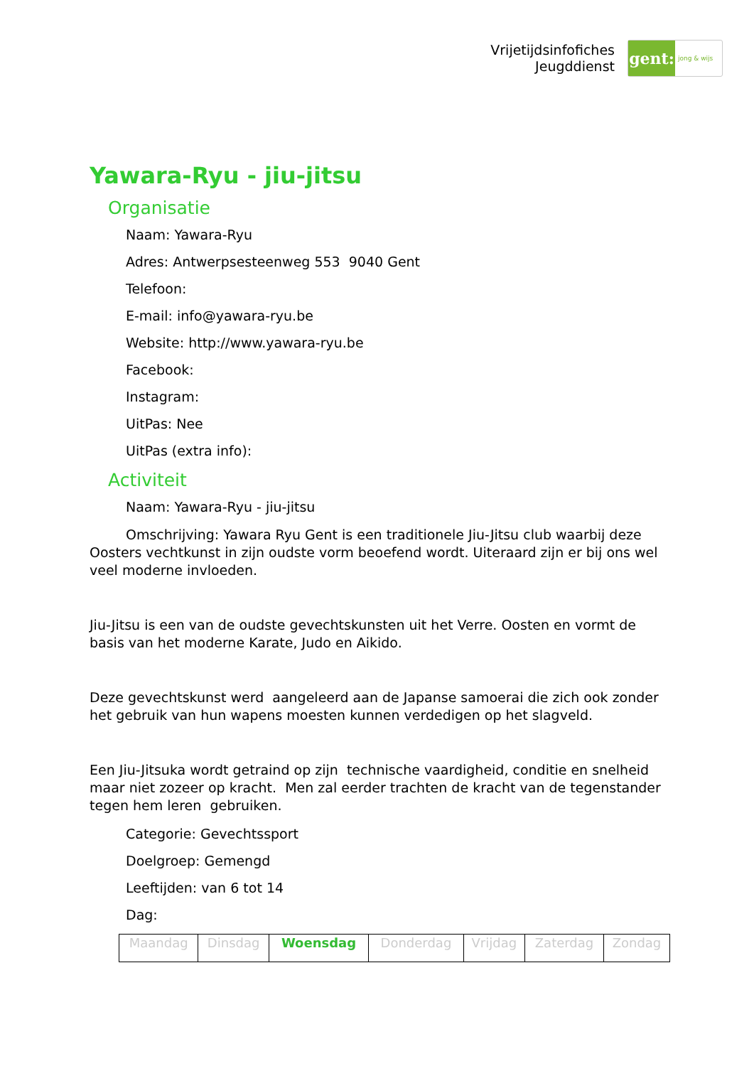Vrijetijdsinfofiches
Jeugddienst
gent:
jong & wijs
Yawara-Ryu - jiu-jitsu
Organisatie
Naam: Yawara-Ryu
Adres: Antwerpsesteenweg 553 9040 Gent
Telefoon:
E-mail: info@yawara-ryu.be
Website: http://www.yawara-ryu.be
Facebook:
Instagram:
UitPas: Nee
UitPas (extra info):
Activiteit
Naam: Yawara-Ryu - jiu-jitsu
Omschrijving: Yawara Ryu Gent is een traditionele Jiu-Jitsu club waarbij deze Oosters vechtkunst in zijn oudste vorm beoefend wordt. Uiteraard zijn er bij ons wel veel moderne invloeden.
Jiu-Jitsu is een van de oudste gevechtskunsten uit het Verre. Oosten en vormt de basis van het moderne Karate, Judo en Aikido.
Deze gevechtskunst werd aangeleerd aan de Japanse samoerai die zich ook zonder het gebruik van hun wapens moesten kunnen verdedigen op het slagveld.
Een Jiu-Jitsuka wordt getraind op zijn technische vaardigheid, conditie en snelheid maar niet zozeer op kracht. Men zal eerder trachten de kracht van de tegenstander tegen hem leren gebruiken.
Categorie: Gevechtssport
Doelgroep: Gemengd
Leeftijden: van 6 tot 14
Dag:
| Maandag | Dinsdag | Woensdag | Donderdag | Vrijdag | Zaterdag | Zondag |